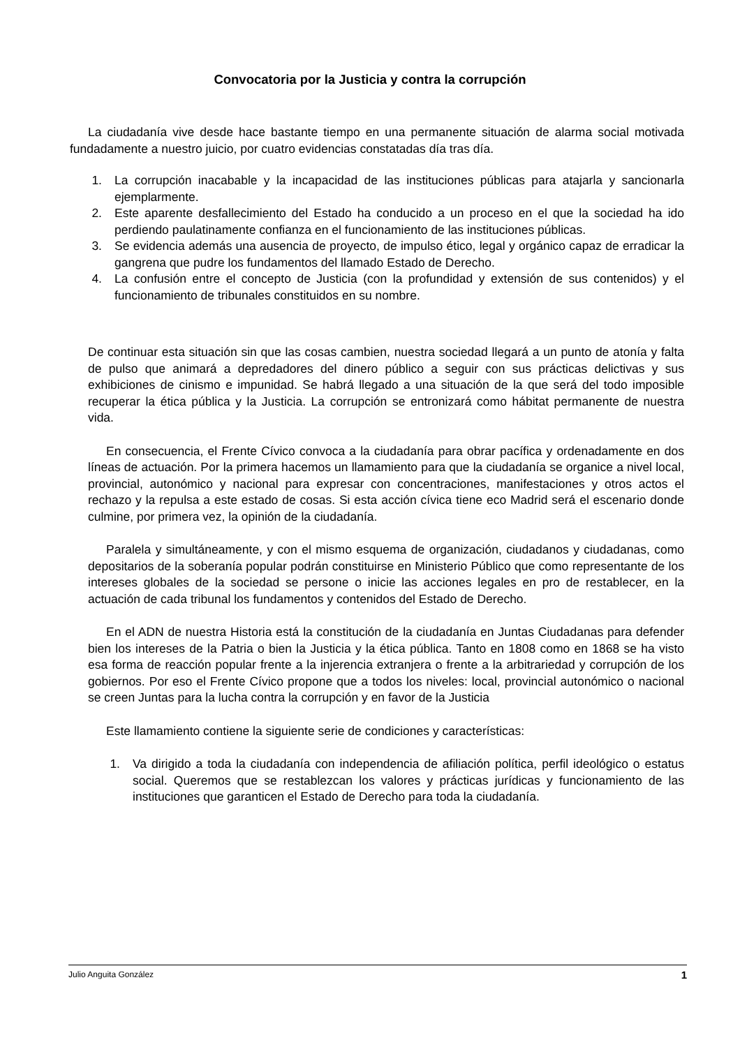Convocatoria por la Justicia y contra la corrupción
La ciudadanía vive desde hace bastante tiempo en una permanente situación de alarma social motivada fundadamente a nuestro juicio, por cuatro evidencias constatadas día tras día.
1. La corrupción inacabable y la incapacidad de las instituciones públicas para atajarla y sancionarla ejemplarmente.
2. Este aparente desfallecimiento del Estado ha conducido a un proceso en el que la sociedad ha ido perdiendo paulatinamente confianza en el funcionamiento de las instituciones públicas.
3. Se evidencia además una ausencia de proyecto, de impulso ético, legal y orgánico capaz de erradicar la gangrena que pudre los fundamentos del llamado Estado de Derecho.
4. La confusión entre el concepto de Justicia (con la profundidad y extensión de sus contenidos) y el funcionamiento de tribunales constituidos en su nombre.
De continuar esta situación sin que las cosas cambien, nuestra sociedad llegará a un punto de atonía y falta de pulso que animará a depredadores del dinero público a seguir con sus prácticas delictivas y sus exhibiciones de cinismo e impunidad. Se habrá llegado a una situación de la que será del todo imposible recuperar la ética pública y la Justicia. La corrupción se entronizará como hábitat permanente de nuestra vida.
En consecuencia, el Frente Cívico convoca a la ciudadanía para obrar pacífica y ordenadamente en dos líneas de actuación. Por la primera hacemos un llamamiento para que la ciudadanía se organice a nivel local, provincial, autonómico y nacional para expresar con concentraciones, manifestaciones y otros actos el rechazo y la repulsa a este estado de cosas. Si esta acción cívica tiene eco Madrid será el escenario donde culmine, por primera vez, la opinión de la ciudadanía.
Paralela y simultáneamente, y con el mismo esquema de organización, ciudadanos y ciudadanas, como depositarios de la soberanía popular podrán constituirse en Ministerio Público que como representante de los intereses globales de la sociedad se persone o inicie las acciones legales en pro de restablecer, en la actuación de cada tribunal los fundamentos y contenidos del Estado de Derecho.
En el ADN de nuestra Historia está la constitución de la ciudadanía en Juntas Ciudadanas para defender bien los intereses de la Patria o bien la Justicia y la ética pública. Tanto en 1808 como en 1868 se ha visto esa forma de reacción popular frente a la injerencia extranjera o frente a la arbitrariedad y corrupción de los gobiernos. Por eso el Frente Cívico propone que a todos los niveles: local, provincial autonómico o nacional se creen Juntas para la lucha contra la corrupción y en favor de la Justicia
Este llamamiento contiene la siguiente serie de condiciones y características:
1. Va dirigido a toda la ciudadanía con independencia de afiliación política, perfil ideológico o estatus social. Queremos que se restablezcan los valores y prácticas jurídicas y funcionamiento de las instituciones que garanticen el Estado de Derecho para toda la ciudadanía.
Julio Anguita González 1